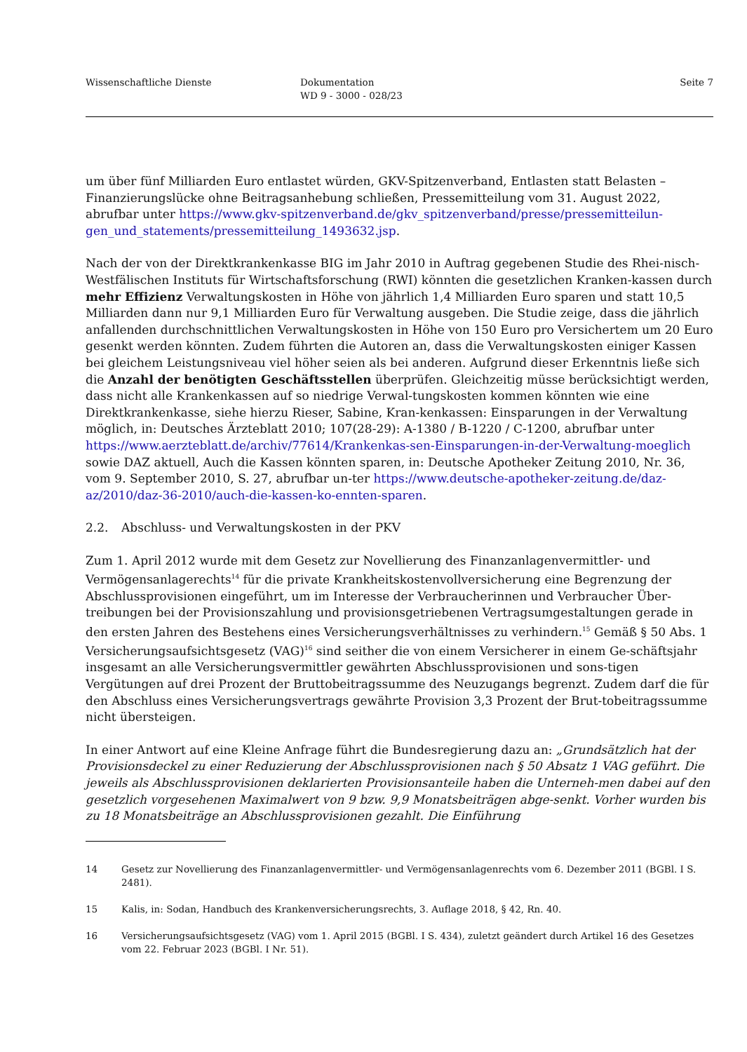Wissenschaftliche Dienste Dokumentation
WD 9 - 3000 - 028/23
Seite 7
um über fünf Milliarden Euro entlastet würden, GKV-Spitzenverband, Entlasten statt Belasten – Finanzierungslücke ohne Beitragsanhebung schließen, Pressemitteilung vom 31. August 2022, abrufbar unter https://www.gkv-spitzenverband.de/gkv_spitzenverband/presse/pressemitteilun-gen_und_statements/pressemitteilung_1493632.jsp.
Nach der von der Direktkrankenkasse BIG im Jahr 2010 in Auftrag gegebenen Studie des Rhei-nisch-Westfälischen Instituts für Wirtschaftsforschung (RWI) könnten die gesetzlichen Kranken-kassen durch mehr Effizienz Verwaltungskosten in Höhe von jährlich 1,4 Milliarden Euro sparen und statt 10,5 Milliarden dann nur 9,1 Milliarden Euro für Verwaltung ausgeben. Die Studie zeige, dass die jährlich anfallenden durchschnittlichen Verwaltungskosten in Höhe von 150 Euro pro Versichertem um 20 Euro gesenkt werden könnten. Zudem führten die Autoren an, dass die Verwaltungskosten einiger Kassen bei gleichem Leistungsniveau viel höher seien als bei anderen. Aufgrund dieser Erkenntnis ließe sich die Anzahl der benötigten Geschäftsstellen überprüfen. Gleichzeitig müsse berücksichtigt werden, dass nicht alle Krankenkassen auf so niedrige Verwal-tungskosten kommen könnten wie eine Direktkrankenkasse, siehe hierzu Rieser, Sabine, Kran-kenkassen: Einsparungen in der Verwaltung möglich, in: Deutsches Ärzteblatt 2010; 107(28-29): A-1380 / B-1220 / C-1200, abrufbar unter https://www.aerzteblatt.de/archiv/77614/Krankenkas-sen-Einsparungen-in-der-Verwaltung-moeglich sowie DAZ aktuell, Auch die Kassen könnten sparen, in: Deutsche Apotheker Zeitung 2010, Nr. 36, vom 9. September 2010, S. 27, abrufbar un-ter https://www.deutsche-apotheker-zeitung.de/daz-az/2010/daz-36-2010/auch-die-kassen-ko-ennten-sparen.
2.2. Abschluss- und Verwaltungskosten in der PKV
Zum 1. April 2012 wurde mit dem Gesetz zur Novellierung des Finanzanlagenvermittler- und Vermögensanlagerechts<sup>14</sup> für die private Krankheitskostenvollversicherung eine Begrenzung der Abschlussprovisionen eingeführt, um im Interesse der Verbraucherinnen und Verbraucher Über-treibungen bei der Provisionszahlung und provisionsgetriebenen Vertragsumgestaltungen gerade in den ersten Jahren des Bestehens eines Versicherungsverhältnisses zu verhindern.<sup>15</sup> Gemäß § 50 Abs. 1 Versicherungsaufsichtsgesetz (VAG)<sup>16</sup> sind seither die von einem Versicherer in einem Ge-schäftsjahr insgesamt an alle Versicherungsvermittler gewährten Abschlussprovisionen und sons-tigen Vergütungen auf drei Prozent der Bruttobeitragssumme des Neuzugangs begrenzt. Zudem darf die für den Abschluss eines Versicherungsvertrags gewährte Provision 3,3 Prozent der Brut-tobeitragssumme nicht übersteigen.
In einer Antwort auf eine Kleine Anfrage führt die Bundesregierung dazu an: „Grundsätzlich hat der Provisionsdeckel zu einer Reduzierung der Abschlussprovisionen nach § 50 Absatz 1 VAG geführt. Die jeweils als Abschlussprovisionen deklarierten Provisionsanteile haben die Unterneh-men dabei auf den gesetzlich vorgesehenen Maximalwert von 9 bzw. 9,9 Monatsbeiträgen abge-senkt. Vorher wurden bis zu 18 Monatsbeiträge an Abschlussprovisionen gezahlt. Die Einführung
14 Gesetz zur Novellierung des Finanzanlagenvermittler- und Vermögensanlagenrechts vom 6. Dezember 2011 (BGBl. I S. 2481).
15 Kalis, in: Sodan, Handbuch des Krankenversicherungsrechts, 3. Auflage 2018, § 42, Rn. 40.
16 Versicherungsaufsichtsgesetz (VAG) vom 1. April 2015 (BGBl. I S. 434), zuletzt geändert durch Artikel 16 des Gesetzes vom 22. Februar 2023 (BGBl. I Nr. 51).